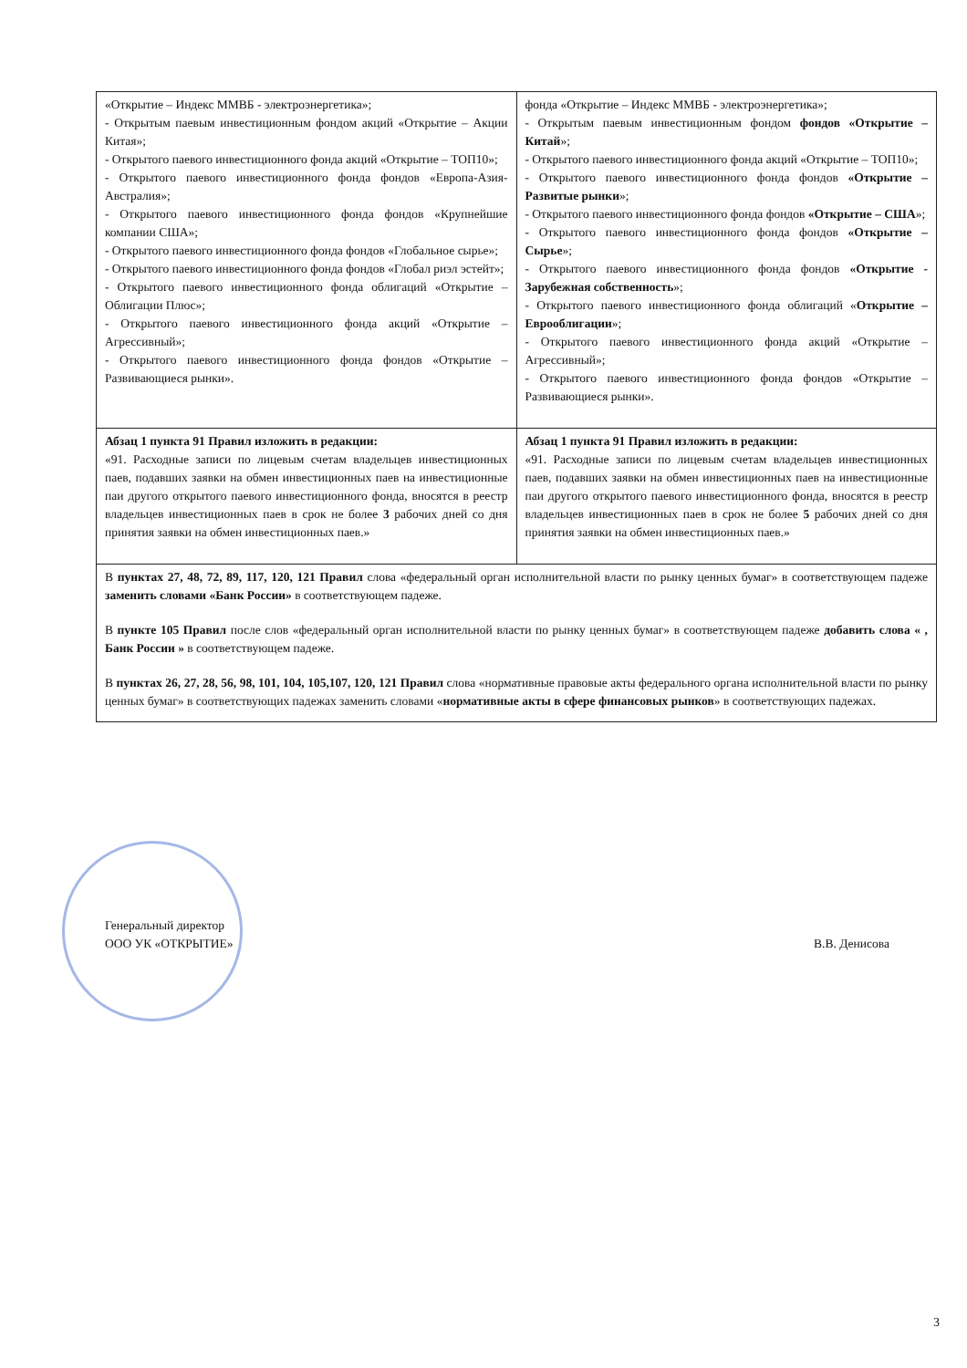| «Открытие – Индекс ММВБ - электроэнергетика»; - Открытым паевым инвестиционным фондом акций «Открытие – Акции Китая»; - Открытого паевого инвестиционного фонда акций «Открытие – ТОП10»; - Открытого паевого инвестиционного фонда фондов «Европа-Азия-Австралия»; - Открытого паевого инвестиционного фонда фондов «Крупнейшие компании США»; - Открытого паевого инвестиционного фонда фондов «Глобальное сырье»; - Открытого паевого инвестиционного фонда фондов «Глобал риэл эстейт»; - Открытого паевого инвестиционного фонда облигаций «Открытие – Облигации Плюс»; - Открытого паевого инвестиционного фонда акций «Открытие – Агрессивный»; - Открытого паевого инвестиционного фонда фондов «Открытие – Развивающиеся рынки». | фонда «Открытие – Индекс ММВБ - электроэнергетика»; - Открытым паевым инвестиционным фондом фондов «Открытие – Китай »; - Открытого паевого инвестиционного фонда акций «Открытие – ТОП10»; - Открытого паевого инвестиционного фонда фондов «Открытие – Развитые рынки »; - Открытого паевого инвестиционного фонда фондов «Открытие – США »; - Открытого паевого инвестиционного фонда фондов «Открытие – Сырье »; - Открытого паевого инвестиционного фонда фондов «Открытие - Зарубежная собственность »; - Открытого паевого инвестиционного фонда облигаций « Открытие – Еврооблигации »; - Открытого паевого инвестиционного фонда акций «Открытие – Агрессивный»; - Открытого паевого инвестиционного фонда фондов «Открытие – Развивающиеся рынки». |
| Абзац 1 пункта 91 Правил изложить в редакции: «91. Расходные записи по лицевым счетам владельцев инвестиционных паев, подавших заявки на обмен инвестиционных паев на инвестиционные паи другого открытого паевого инвестиционного фонда, вносятся в реестр владельцев инвестиционных паев в срок не более 3 рабочих дней со дня принятия заявки на обмен инвестиционных паев.» | Абзац 1 пункта 91 Правил изложить в редакции: «91. Расходные записи по лицевым счетам владельцев инвестиционных паев, подавших заявки на обмен инвестиционных паев на инвестиционные паи другого открытого паевого инвестиционного фонда, вносятся в реестр владельцев инвестиционных паев в срок не более 5 рабочих дней со дня принятия заявки на обмен инвестиционных паев.» |
| В пунктах 27, 48, 72, 89, 117, 120, 121 Правил слова «федеральный орган исполнительной власти по рынку ценных бумаг» в соответствующем падеже заменить словами «Банк России» в соответствующем падеже. В пункте 105 Правил после слов «федеральный орган исполнительной власти по рынку ценных бумаг» в соответствующем падеже добавить слова « , Банк России » в соответствующем падеже. В пунктах 26, 27, 28, 56, 98, 101, 104, 105,107, 120, 121 Правил слова «нормативные правовые акты федерального органа исполнительной власти по рынку ценных бумаг» в соответствующих падежах заменить словами « нормативные акты в сфере финансовых рынков » в соответствующих падежах. | |
Генеральный директор
ООО УК «ОТКРЫТИЕ»
В.В. Денисова
3